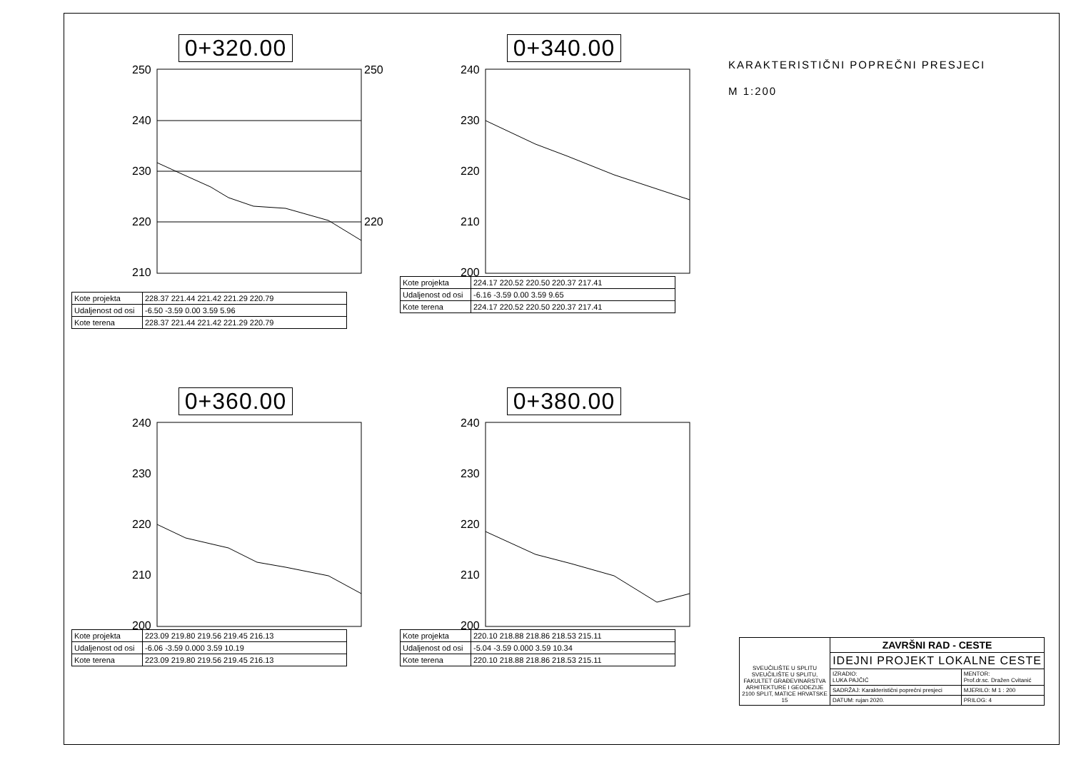0+320.00
250
240
230
220
210
250
220
| Kote projekta | 228.37 221.44 221.42 221.29 220.79 |
| Udaljenost od osi | -6.50 -3.59 0.00 3.59 5.96 |
| Kote terena | 228.37 221.44 221.42 221.29 220.79 |
0+340.00
240
230
220
210
200
| Kote projekta | 224.17 220.52 220.50 220.37 217.41 |
| Udaljenost od osi | -6.16 -3.59 0.00 3.59 9.65 |
| Kote terena | 224.17 220.52 220.50 220.37 217.41 |
KARAKTERISTIČNI POPREČNI PRESJECI
M 1:200
0+360.00
240
230
220
210
200
| Kote projekta | 223.09 219.80 219.56 219.45 216.13 |
| Udaljenost od osi | -6.06 -3.59 0.000 3.59 10.19 |
| Kote terena | 223.09 219.80 219.56 219.45 216.13 |
0+380.00
240
230
220
210
200
| Kote projekta | 220.10 218.88 218.86 218.53 215.11 |
| Udaljenost od osi | -5.04 -3.59 0.000 3.59 10.34 |
| Kote terena | 220.10 218.88 218.86 218.53 215.11 |
| SVEUČILIŠTE U SPLITU SVEUČILIŠTE U SPLITU, FAKULTET GRAĐEVINARSTVA ARHITEKTURE I GEODEZIJE 2100 SPLIT, MATICE HRVATSKE 15 | ZAVRŠNI RAD - CESTE | |
| | IDEJNI PROJEKT LOKALNE CESTE | |
| | IZRADIO: LUKA PAJČIĆ | MENTOR: Prof.dr.sc. Dražen Cvitanić |
| | SADRŽAJ: Karakteristični poprečni presjeci | MJERILO: M 1 : 200 |
| | DATUM: rujan 2020. | PRILOG: 4 |